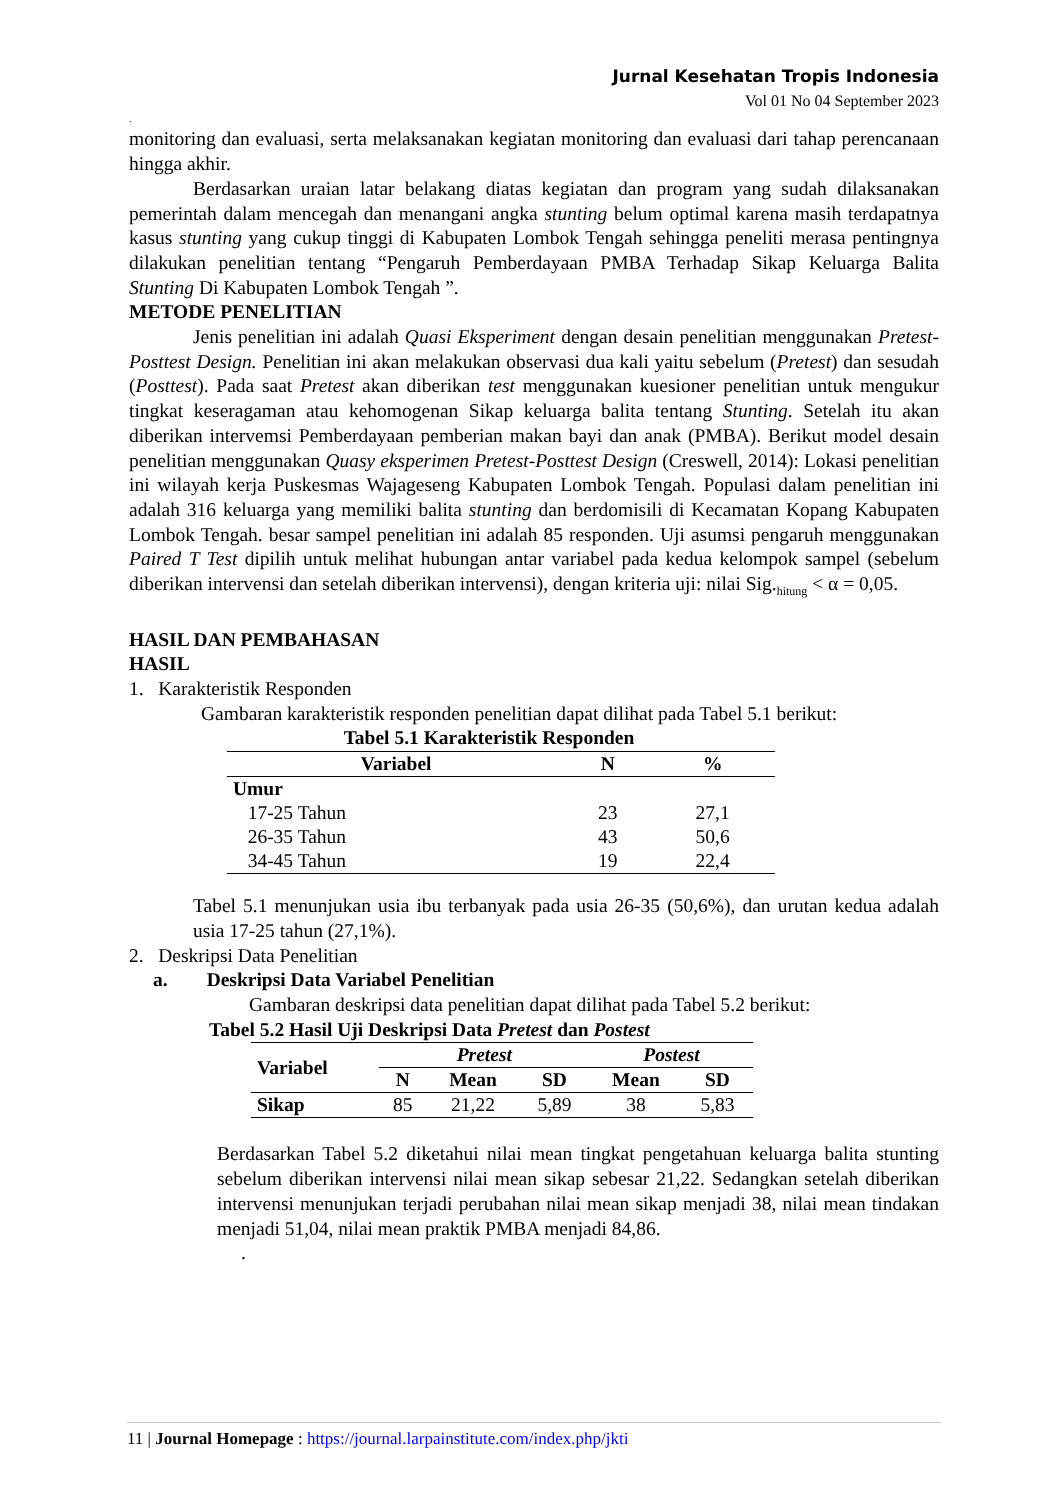Jurnal Kesehatan Tropis Indonesia
Vol 01 No 04 September 2023
`
monitoring dan evaluasi, serta melaksanakan kegiatan monitoring dan evaluasi dari tahap perencanaan hingga akhir.
Berdasarkan uraian latar belakang diatas kegiatan dan program yang sudah dilaksanakan pemerintah dalam mencegah dan menangani angka stunting belum optimal karena masih terdapatnya kasus stunting yang cukup tinggi di Kabupaten Lombok Tengah sehingga peneliti merasa pentingnya dilakukan penelitian tentang “Pengaruh Pemberdayaan PMBA Terhadap Sikap Keluarga Balita Stunting Di Kabupaten Lombok Tengah ”.
METODE PENELITIAN
Jenis penelitian ini adalah Quasi Eksperiment dengan desain penelitian menggunakan Pretest-Posttest Design. Penelitian ini akan melakukan observasi dua kali yaitu sebelum (Pretest) dan sesudah (Posttest). Pada saat Pretest akan diberikan test menggunakan kuesioner penelitian untuk mengukur tingkat keseragaman atau kehomogenan Sikap keluarga balita tentang Stunting. Setelah itu akan diberikan intervemsi Pemberdayaan pemberian makan bayi dan anak (PMBA). Berikut model desain penelitian menggunakan Quasy eksperimen Pretest-Posttest Design (Creswell, 2014): Lokasi penelitian ini wilayah kerja Puskesmas Wajageseng Kabupaten Lombok Tengah. Populasi dalam penelitian ini adalah 316 keluarga yang memiliki balita stunting dan berdomisili di Kecamatan Kopang Kabupaten Lombok Tengah. besar sampel penelitian ini adalah 85 responden. Uji asumsi pengaruh menggunakan Paired T Test dipilih untuk melihat hubungan antar variabel pada kedua kelompok sampel (sebelum diberikan intervensi dan setelah diberikan intervensi), dengan kriteria uji: nilai Sig.<sub>hitung</sub> < α = 0,05.
HASIL DAN PEMBAHASAN
HASIL
1. Karakteristik Responden
Gambaran karakteristik responden penelitian dapat dilihat pada Tabel 5.1 berikut:
Tabel 5.1 Karakteristik Responden
| Variabel | N | % |
| --- | --- | --- |
| Umur | | |
| 17-25 Tahun | 23 | 27,1 |
| 26-35 Tahun | 43 | 50,6 |
| 34-45 Tahun | 19 | 22,4 |
Tabel 5.1 menunjukan usia ibu terbanyak pada usia 26-35 (50,6%), dan urutan kedua adalah usia 17-25 tahun (27,1%).
2. Deskripsi Data Penelitian
a. Deskripsi Data Variabel Penelitian
Gambaran deskripsi data penelitian dapat dilihat pada Tabel 5.2 berikut:
Tabel 5.2 Hasil Uji Deskripsi Data Pretest dan Postest
| Variabel | Pretest | | | Postest | |
| --- | --- | --- | --- | --- | --- |
| | N | Mean | SD | Mean | SD |
| Sikap | 85 | 21,22 | 5,89 | 38 | 5,83 |
Berdasarkan Tabel 5.2 diketahui nilai mean tingkat pengetahuan keluarga balita stunting sebelum diberikan intervensi nilai mean sikap sebesar 21,22. Sedangkan setelah diberikan intervensi menunjukan terjadi perubahan nilai mean sikap menjadi 38, nilai mean tindakan menjadi 51,04, nilai mean praktik PMBA menjadi 84,86.
.
11 | Journal Homepage : https://journal.larpainstitute.com/index.php/jkti